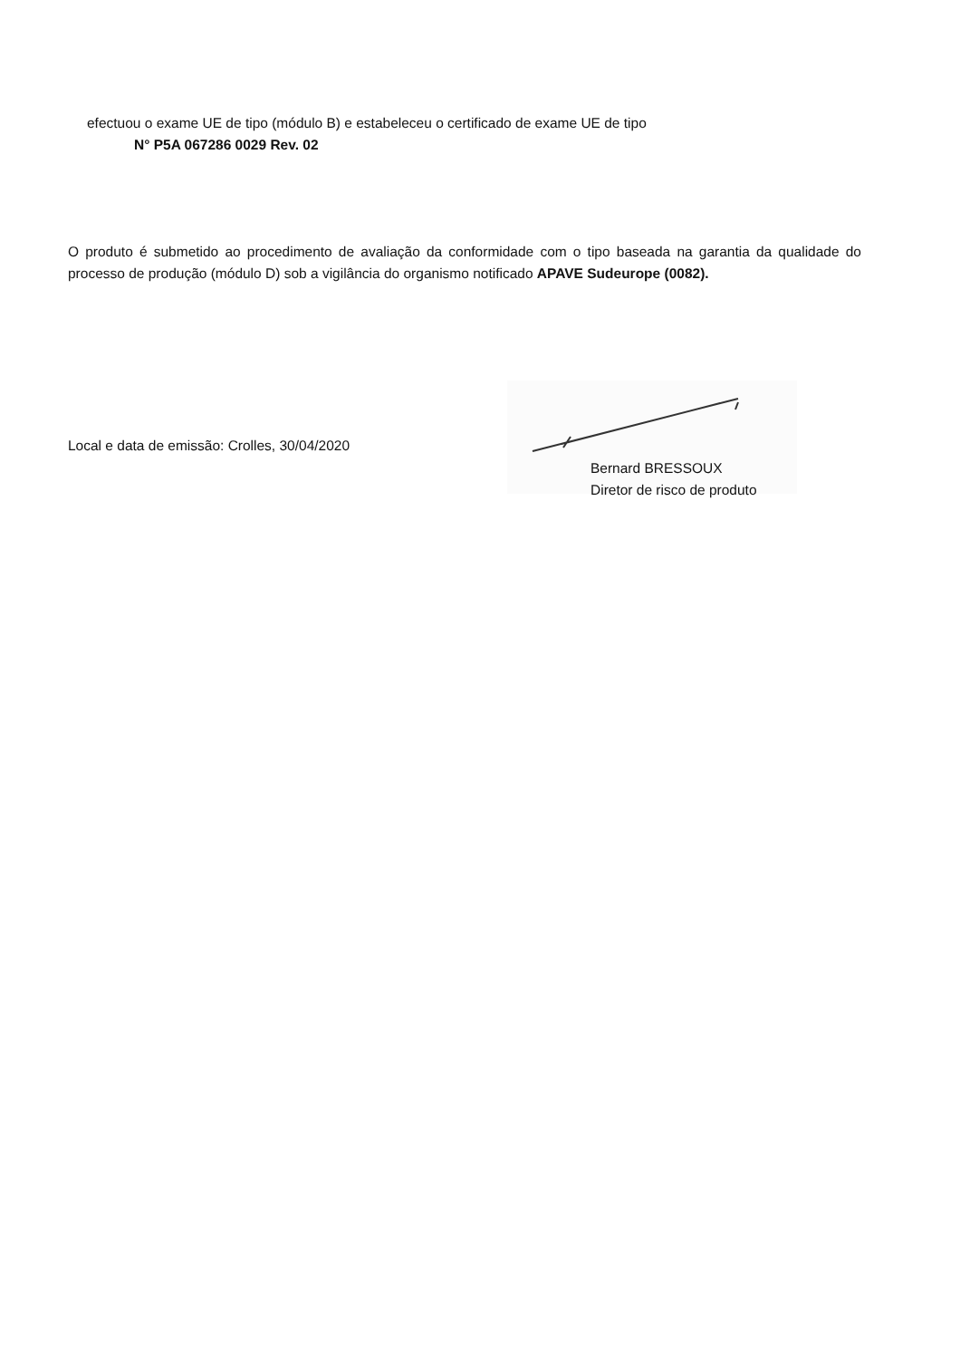efectuou o exame UE de tipo (módulo B) e estabeleceu o certificado de exame UE de tipo
N° P5A 067286 0029 Rev. 02
O produto é submetido ao procedimento de avaliação da conformidade com o tipo baseada na garantia da qualidade do processo de produção (módulo D) sob a vigilância do organismo notificado APAVE Sudeurope (0082).
Local e data de emissão: Crolles, 30/04/2020
Bernard BRESSOUX
Diretor de risco de produto